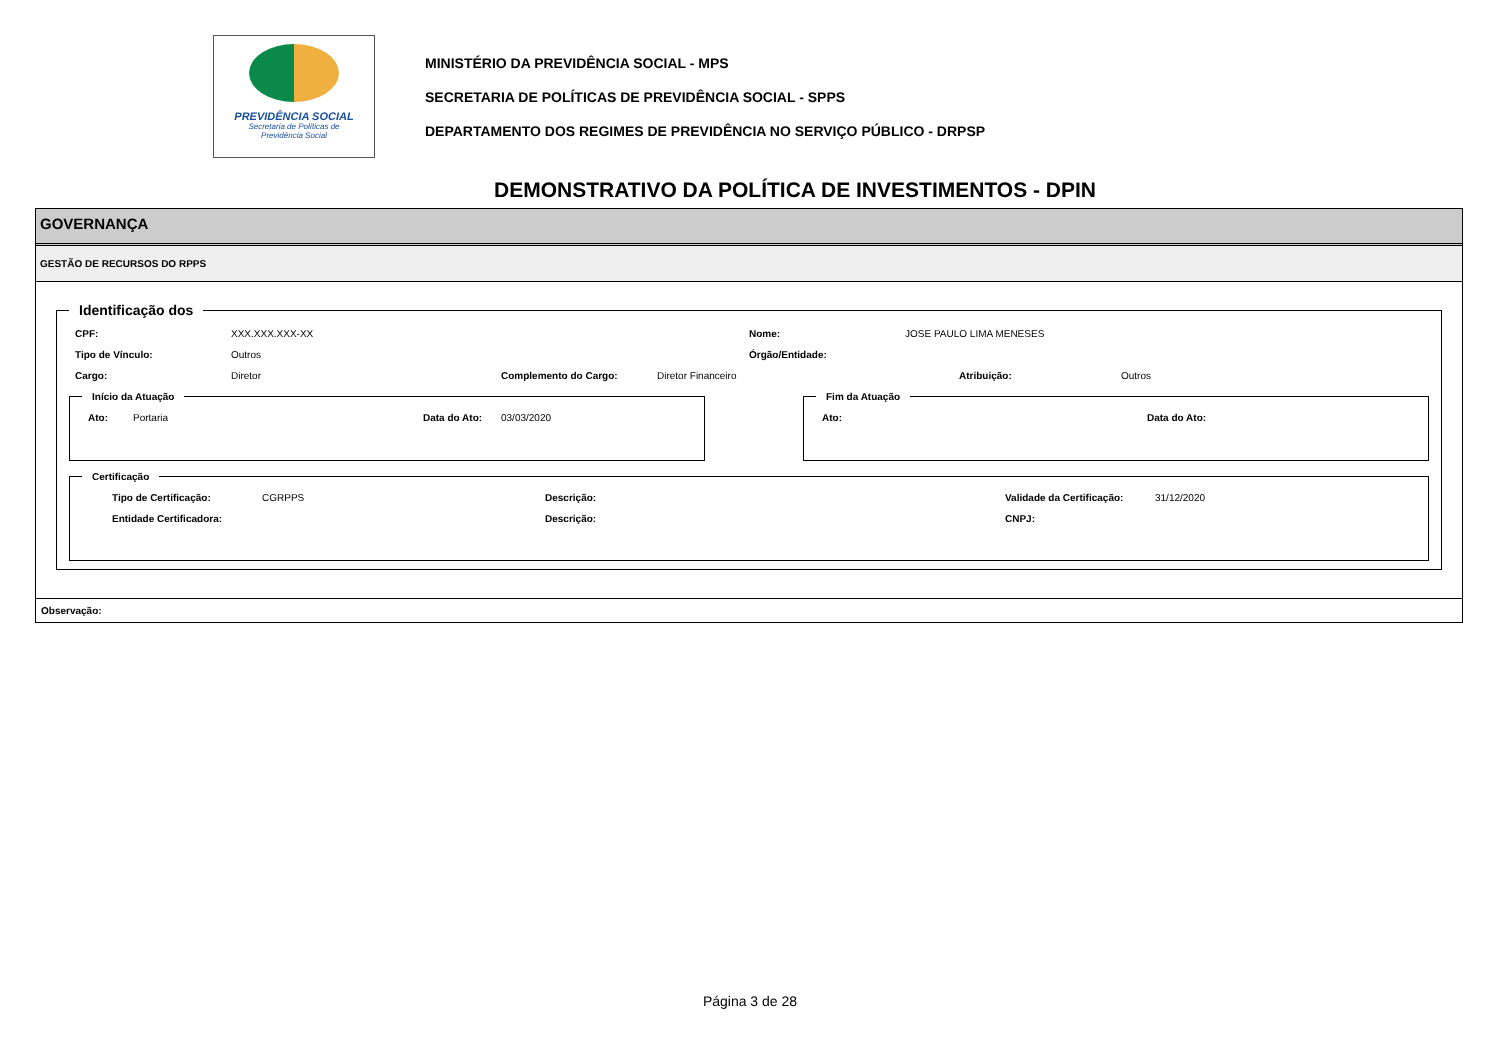PREVIDÊNCIA SOCIAL
Secretaria de Políticas de
Previdência Social
MINISTÉRIO DA PREVIDÊNCIA SOCIAL - MPS
SECRETARIA DE POLÍTICAS DE PREVIDÊNCIA SOCIAL - SPPS
DEPARTAMENTO DOS REGIMES DE PREVIDÊNCIA NO SERVIÇO PÚBLICO - DRPSP
DEMONSTRATIVO DA POLÍTICA DE INVESTIMENTOS - DPIN
GOVERNANÇA
GESTÃO DE RECURSOS DO RPPS
Identificação dos
CPF: XXX.XXX.XXX-XX Nome: JOSE PAULO LIMA MENESES
Tipo de Vínculo: Outros Órgão/Entidade:
Cargo: Diretor Complemento do Cargo: Diretor Financeiro Atribuição: Outros
Início da Atuação
Ato: Portaria Data do Ato: 03/03/2020
Fim da Atuação
Ato: Data do Ato:
Certificação
Tipo de Certificação: CGRPPS Descrição: Validade da Certificação: 31/12/2020
Entidade Certificadora: Descrição: CNPJ:
Observação:
Página 3 de 28